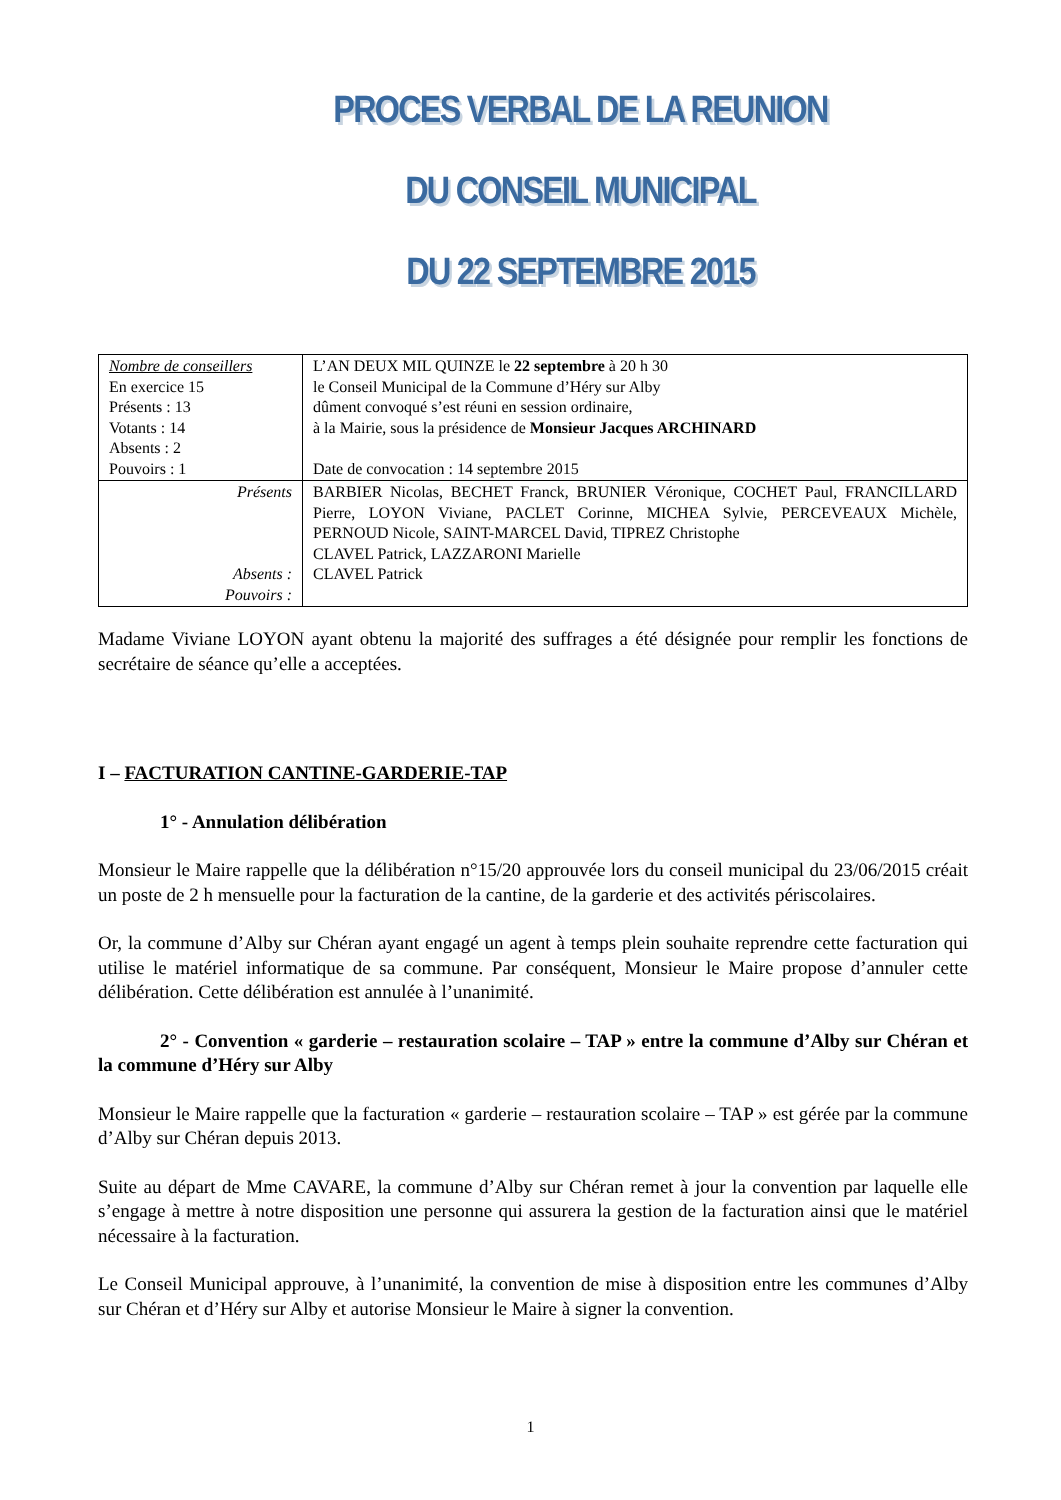PROCES VERBAL DE LA REUNION
DU CONSEIL MUNICIPAL
DU 22 SEPTEMBRE 2015
| Nombre de conseillers En exercice 15 Présents : 13 Votants : 14 Absents : 2 Pouvoirs : 1 | L’AN DEUX MIL QUINZE le 22 septembre à 20 h 30 le Conseil Municipal de la Commune d’Héry sur Alby dûment convoqué s’est réuni en session ordinaire, à la Mairie, sous la présidence de Monsieur Jacques ARCHINARD Date de convocation : 14 septembre 2015 |
| Présents Absents : Pouvoirs : | BARBIER Nicolas, BECHET Franck, BRUNIER Véronique, COCHET Paul, FRANCILLARD Pierre, LOYON Viviane, PACLET Corinne, MICHEA Sylvie, PERCEVEAUX Michèle, PERNOUD Nicole, SAINT-MARCEL David, TIPREZ Christophe CLAVEL Patrick, LAZZARONI Marielle CLAVEL Patrick |
Madame Viviane LOYON ayant obtenu la majorité des suffrages a été désignée pour remplir les fonctions de secrétaire de séance qu’elle a acceptées.
I – FACTURATION CANTINE-GARDERIE-TAP
1° - Annulation délibération
Monsieur le Maire rappelle que la délibération n°15/20 approuvée lors du conseil municipal du 23/06/2015 créait un poste de 2 h mensuelle pour la facturation de la cantine, de la garderie et des activités périscolaires.
Or, la commune d’Alby sur Chéran ayant engagé un agent à temps plein souhaite reprendre cette facturation qui utilise le matériel informatique de sa commune. Par conséquent, Monsieur le Maire propose d’annuler cette délibération. Cette délibération est annulée à l’unanimité.
2° - Convention « garderie – restauration scolaire – TAP » entre la commune d’Alby sur Chéran et la commune d’Héry sur Alby
Monsieur le Maire rappelle que la facturation « garderie – restauration scolaire – TAP » est gérée par la commune d’Alby sur Chéran depuis 2013.
Suite au départ de Mme CAVARE, la commune d’Alby sur Chéran remet à jour la convention par laquelle elle s’engage à mettre à notre disposition une personne qui assurera la gestion de la facturation ainsi que le matériel nécessaire à la facturation.
Le Conseil Municipal approuve, à l’unanimité, la convention de mise à disposition entre les communes d’Alby sur Chéran et d’Héry sur Alby et autorise Monsieur le Maire à signer la convention.
1